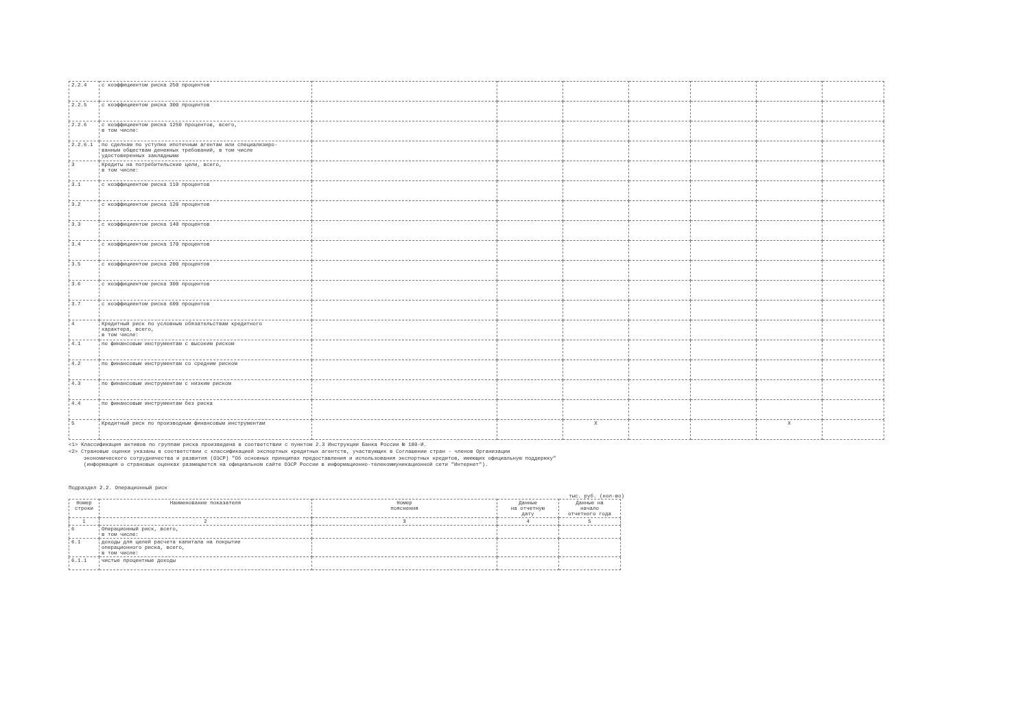| 2.2.4 | с коэффициентом риска 250 процентов | | | | | | | |
| 2.2.5 | с коэффициентом риска 300 процентов | | | | | | | |
| 2.2.6 | с коэффициентом риска 1250 процентов, всего, в том числе: | | | | | | | |
| 2.2.6.1 | по сделкам по уступке ипотечным агентам или специализиро- ванным обществам денежных требований, в том числе удостоверенных закладными | | | | | | | |
| 3 | Кредиты на потребительские цели, всего, в том числе: | | | | | | | |
| 3.1 | с коэффициентом риска 110 процентов | | | | | | | |
| 3.2 | с коэффициентом риска 120 процентов | | | | | | | |
| 3.3 | с коэффициентом риска 140 процентов | | | | | | | |
| 3.4 | с коэффициентом риска 170 процентов | | | | | | | |
| 3.5 | с коэффициентом риска 200 процентов | | | | | | | |
| 3.6 | с коэффициентом риска 300 процентов | | | | | | | |
| 3.7 | с коэффициентом риска 600 процентов | | | | | | | |
| 4 | Кредитный риск по условным обязательствам кредитного характера, всего, в том числе: | | | | | | | |
| 4.1 | по финансовым инструментам с высоким риском | | | | | | | |
| 4.2 | по финансовым инструментам со средним риском | | | | | | | |
| 4.3 | по финансовым инструментам с низким риском | | | | | | | |
| 4.4 | по финансовым инструментам без риска | | | | | | | |
| 5 | Кредитный риск по производным финансовым инструментам | | | X | | | X | |
<1> Классификация активов по группам риска произведена в соответствии с пунктом 2.3 Инструкции Банка России № 180-И.
<2> Страновые оценки указаны в соответствии с классификацией экспортных кредитных агентств, участвующих в Соглашении стран - членов Организации
экономического сотрудничества и развития (ОЭСР) "Об основных принципах предоставления и использования экспортных кредитов, имеющих официальную поддержку"
(информация о страновых оценках размещается на официальном сайте ОЭСР России в информационно-телекоммуникационной сети "Интернет").
Подраздел 2.2. Операционный риск
тыс. руб. (кол-во)
| Номер строки | Наименование показателя | Номер пояснения | Данные на отчетную дату | Данные на начало отчетного года |
| --- | --- | --- | --- | --- |
| 1 | 2 | 3 | 4 | 5 |
| 6 | Операционный риск, всего, в том числе: | | | |
| 6.1 | доходы для целей расчета капитала на покрытие операционного риска, всего, в том числе: | | | |
| 6.1.1 | чистые процентные доходы | | | |